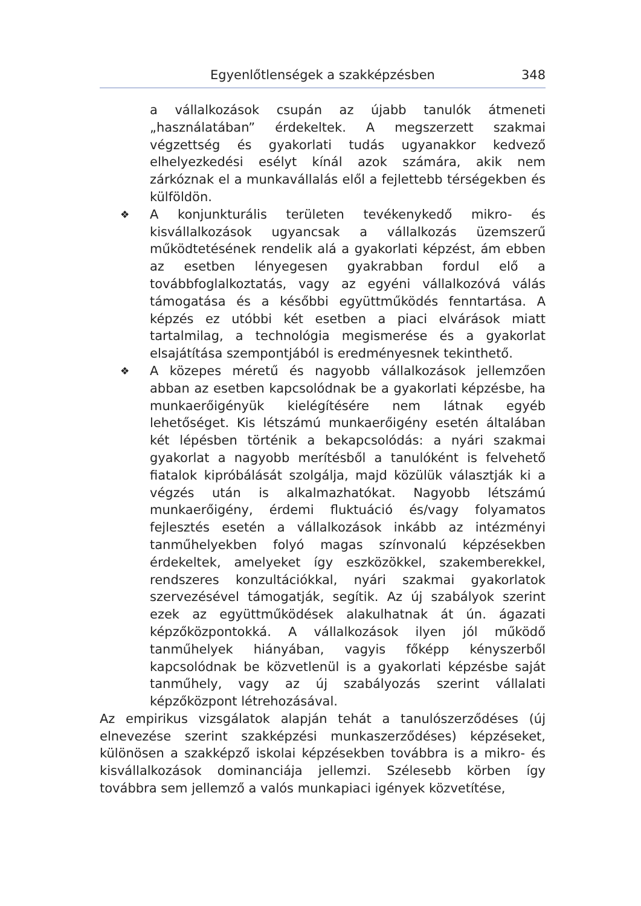Egyenlőtlenségek a szakképzésben 348
a vállalkozások csupán az újabb tanulók átmeneti „használatában” érdekeltek. A megszerzett szakmai végzettség és gyakorlati tudás ugyanakkor kedvező elhelyezkedési esélyt kínál azok számára, akik nem zárkóznak el a munkavállalás elől a fejlettebb térségekben és külföldön.
❖
A konjunkturális területen tevékenykedő mikro- és kisvállalkozások ugyancsak a vállalkozás üzemszerű működtetésének rendelik alá a gyakorlati képzést, ám ebben az esetben lényegesen gyakrabban fordul elő a továbbfoglalkoztatás, vagy az egyéni vállalkozóvá válás támogatása és a későbbi együttműködés fenntartása. A képzés ez utóbbi két esetben a piaci elvárások miatt tartalmilag, a technológia megismerése és a gyakorlat elsajátítása szempontjából is eredményesnek tekinthető.
❖
A közepes méretű és nagyobb vállalkozások jellemzően abban az esetben kapcsolódnak be a gyakorlati képzésbe, ha munkaerőigényük kielégítésére nem látnak egyéb lehetőséget. Kis létszámú munkaerőigény esetén általában két lépésben történik a bekapcsolódás: a nyári szakmai gyakorlat a nagyobb merítésből a tanulóként is felvehető fiatalok kipróbálását szolgálja, majd közülük választják ki a végzés után is alkalmazhatókat. Nagyobb létszámú munkaerőigény, érdemi fluktuáció és/vagy folyamatos fejlesztés esetén a vállalkozások inkább az intézményi tanműhelyekben folyó magas színvonalú képzésekben érdekeltek, amelyeket így eszközökkel, szakemberekkel, rendszeres konzultációkkal, nyári szakmai gyakorlatok szervezésével támogatják, segítik. Az új szabályok szerint ezek az együttműködések alakulhatnak át ún. ágazati képzőközpontokká. A vállalkozások ilyen jól működő tanműhelyek hiányában, vagyis főképp kényszerből kapcsolódnak be közvetlenül is a gyakorlati képzésbe saját tanműhely, vagy az új szabályozás szerint vállalati képzőközpont létrehozásával.
Az empirikus vizsgálatok alapján tehát a tanulószerződéses (új elnevezése szerint szakképzési munkaszerződéses) képzéseket, különösen a szakképző iskolai képzésekben továbbra is a mikro- és kisvállalkozások dominanciája jellemzi. Szélesebb körben így továbbra sem jellemző a valós munkapiaci igények közvetítése,